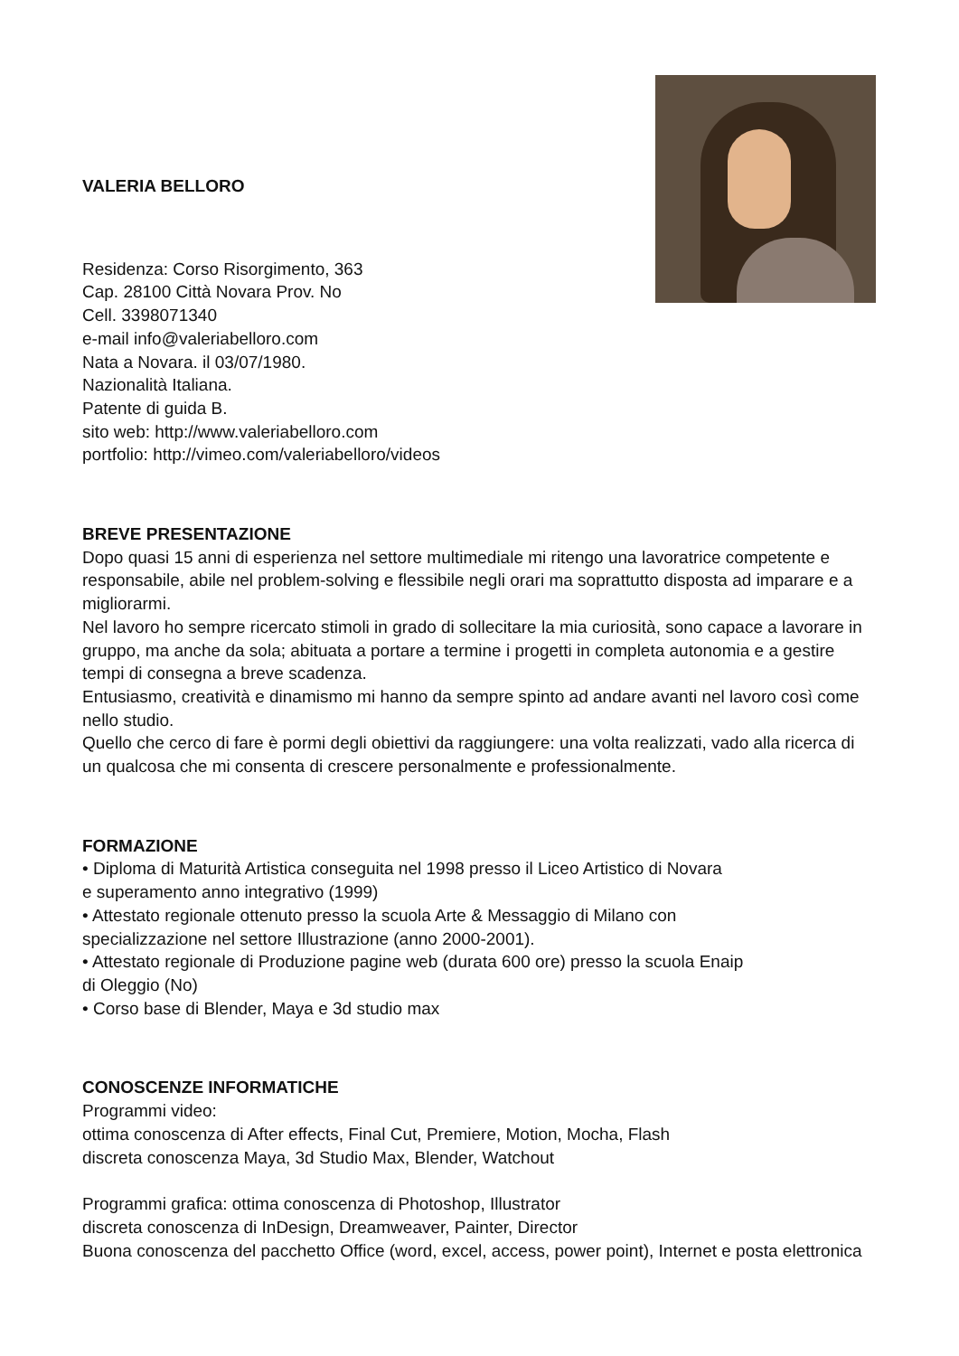VALERIA BELLORO
Residenza: Corso Risorgimento, 363
Cap. 28100 Città Novara Prov. No
Cell. 3398071340
e-mail info@valeriabelloro.com
Nata a Novara. il 03/07/1980.
Nazionalità Italiana.
Patente di guida B.
sito web: http://www.valeriabelloro.com
portfolio: http://vimeo.com/valeriabelloro/videos
BREVE PRESENTAZIONE
Dopo quasi 15 anni di esperienza nel settore multimediale mi ritengo una lavoratrice competente e responsabile, abile nel problem-solving e flessibile negli orari ma soprattutto disposta ad imparare e a migliorarmi.
Nel lavoro ho sempre ricercato stimoli in grado di sollecitare la mia curiosità, sono capace a lavorare in gruppo, ma anche da sola; abituata a portare a termine i progetti in completa autonomia e a gestire tempi di consegna a breve scadenza.
Entusiasmo, creatività e dinamismo mi hanno da sempre spinto ad andare avanti nel lavoro così come nello studio.
Quello che cerco di fare è pormi degli obiettivi da raggiungere: una volta realizzati, vado alla ricerca di un qualcosa che mi consenta di crescere personalmente e professionalmente.
FORMAZIONE
• Diploma di Maturità Artistica conseguita nel 1998 presso il Liceo Artistico di Novara
e superamento anno integrativo (1999)
• Attestato regionale ottenuto presso la scuola Arte & Messaggio di Milano con
specializzazione nel settore Illustrazione (anno 2000-2001).
• Attestato regionale di Produzione pagine web (durata 600 ore) presso la scuola Enaip
di Oleggio (No)
• Corso base di Blender, Maya e 3d studio max
CONOSCENZE INFORMATICHE
Programmi video:
ottima conoscenza di After effects, Final Cut, Premiere, Motion, Mocha, Flash
discreta conoscenza Maya, 3d Studio Max, Blender, Watchout
Programmi grafica: ottima conoscenza di Photoshop, Illustrator
discreta conoscenza di InDesign, Dreamweaver, Painter, Director
Buona conoscenza del pacchetto Office (word, excel, access, power point), Internet e posta elettronica